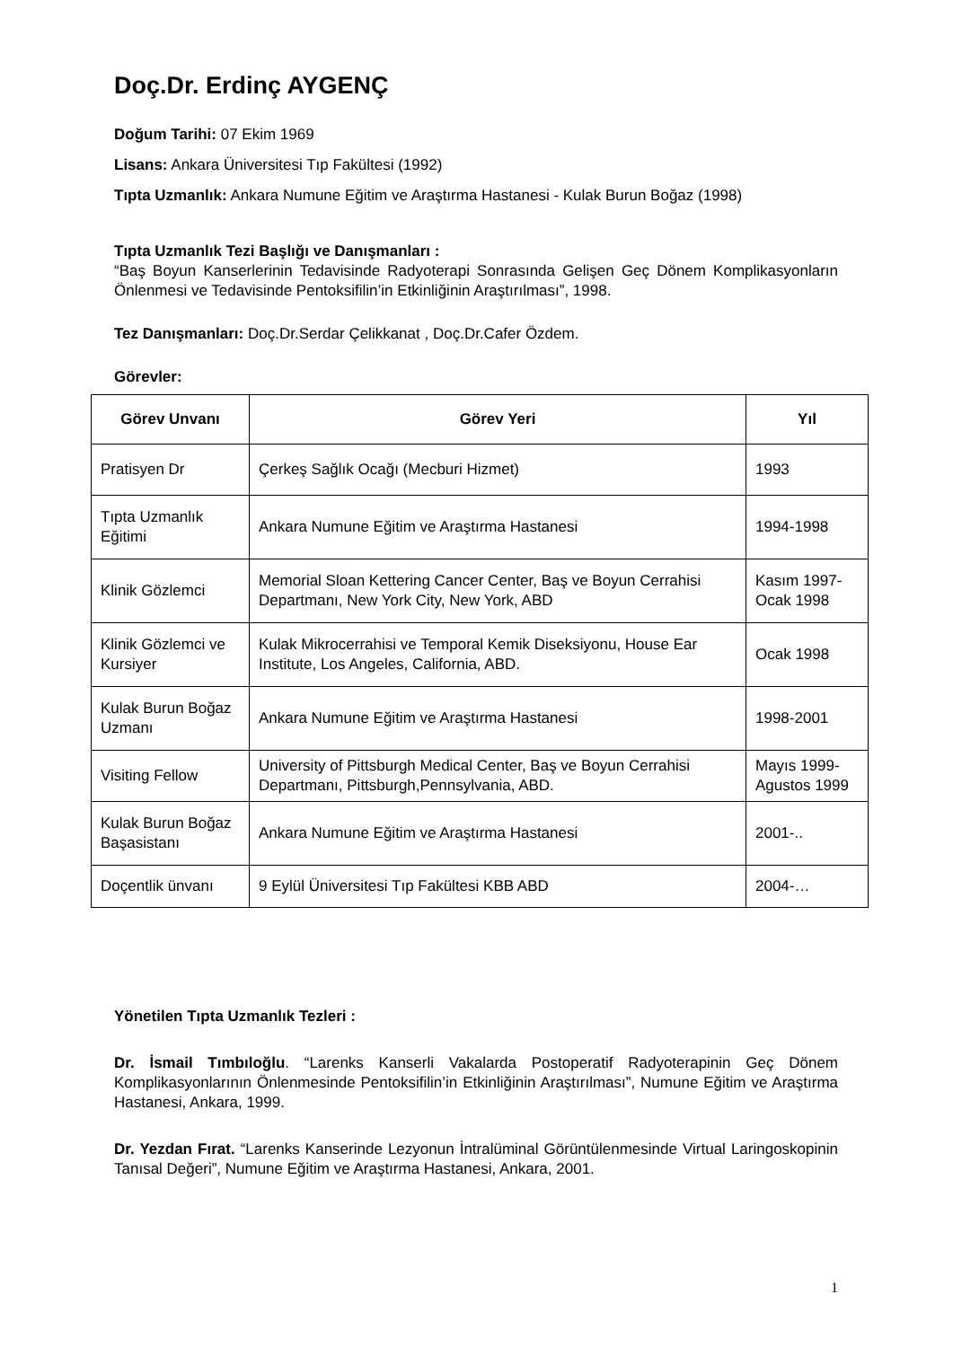Doç.Dr. Erdinç AYGENÇ
Doğum Tarihi: 07 Ekim 1969
Lisans: Ankara Üniversitesi Tıp Fakültesi (1992)
Tıpta Uzmanlık: Ankara Numune Eğitim ve Araştırma Hastanesi - Kulak Burun Boğaz (1998)
Tıpta Uzmanlık Tezi Başlığı ve Danışmanları :
“Baş Boyun Kanserlerinin Tedavisinde Radyoterapi Sonrasında Gelişen Geç Dönem Komplikasyonların Önlenmesi ve Tedavisinde Pentoksifilin’in Etkinliğinin Araştırılması”, 1998.
Tez Danışmanları: Doç.Dr.Serdar Çelikkanat , Doç.Dr.Cafer Özdem.
Görevler:
| Görev Unvanı | Görev Yeri | Yıl |
| --- | --- | --- |
| Pratisyen Dr | Çerkeş Sağlık Ocağı (Mecburi Hizmet) | 1993 |
| Tıpta Uzmanlık Eğitimi | Ankara Numune Eğitim ve Araştırma Hastanesi | 1994-1998 |
| Klinik Gözlemci | Memorial Sloan Kettering Cancer Center, Baş ve Boyun Cerrahisi Departmanı, New York City, New York, ABD | Kasım 1997- Ocak 1998 |
| Klinik Gözlemci ve Kursiyer | Kulak Mikrocerrahisi ve Temporal Kemik Diseksiyonu, House Ear Institute, Los Angeles, California, ABD. | Ocak 1998 |
| Kulak Burun Boğaz Uzmanı | Ankara Numune Eğitim ve Araştırma Hastanesi | 1998-2001 |
| Visiting Fellow | University of Pittsburgh Medical Center, Baş ve Boyun Cerrahisi Departmanı, Pittsburgh,Pennsylvania, ABD. | Mayıs 1999- Agustos 1999 |
| Kulak Burun Boğaz Başasistanı | Ankara Numune Eğitim ve Araştırma Hastanesi | 2001-.. |
| Doçentlik ünvanı | 9 Eylül Üniversitesi Tıp Fakültesi KBB ABD | 2004-… |
Yönetilen Tıpta Uzmanlık Tezleri :
Dr. İsmail Tımbıloğlu. “Larenks Kanserli Vakalarda Postoperatif Radyoterapinin Geç Dönem Komplikasyonlarının Önlenmesinde Pentoksifilin’in Etkinliğinin Araştırılması”, Numune Eğitim ve Araştırma Hastanesi, Ankara, 1999.
Dr. Yezdan Fırat. “Larenks Kanserinde Lezyonun İntralüminal Görüntülenmesinde Virtual Laringoskopinin Tanısal Değeri”, Numune Eğitim ve Araştırma Hastanesi, Ankara, 2001.
1